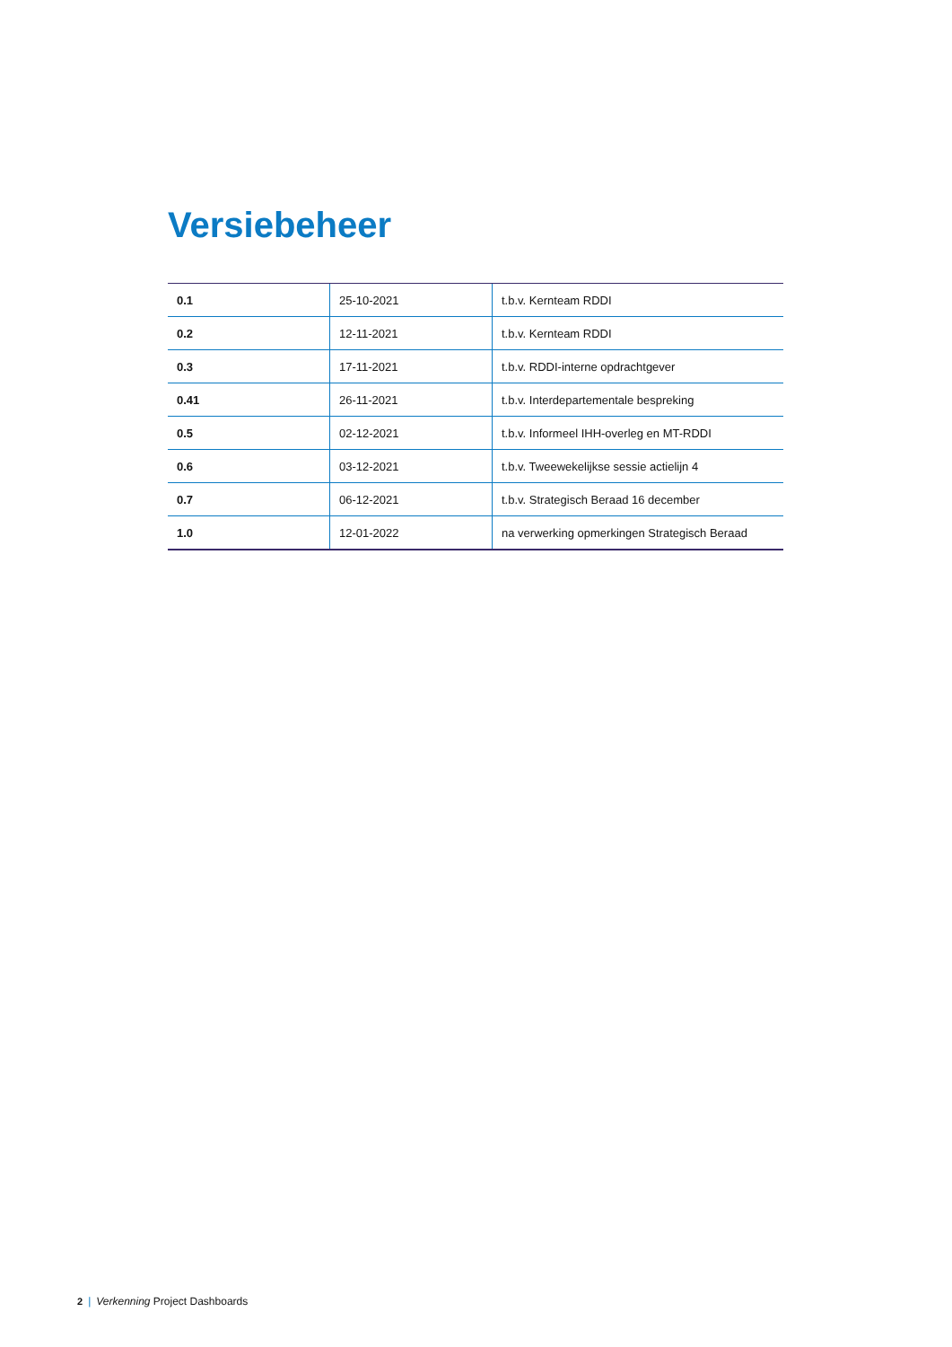Versiebeheer
| 0.1 | 25-10-2021 | t.b.v. Kernteam RDDI |
| 0.2 | 12-11-2021 | t.b.v. Kernteam RDDI |
| 0.3 | 17-11-2021 | t.b.v. RDDI-interne opdrachtgever |
| 0.41 | 26-11-2021 | t.b.v. Interdepartementale bespreking |
| 0.5 | 02-12-2021 | t.b.v. Informeel IHH-overleg en MT-RDDI |
| 0.6 | 03-12-2021 | t.b.v. Tweewekelijkse sessie actielijn 4 |
| 0.7 | 06-12-2021 | t.b.v. Strategisch Beraad 16 december |
| 1.0 | 12-01-2022 | na verwerking opmerkingen Strategisch Beraad |
2 | Verkenning Project Dashboards